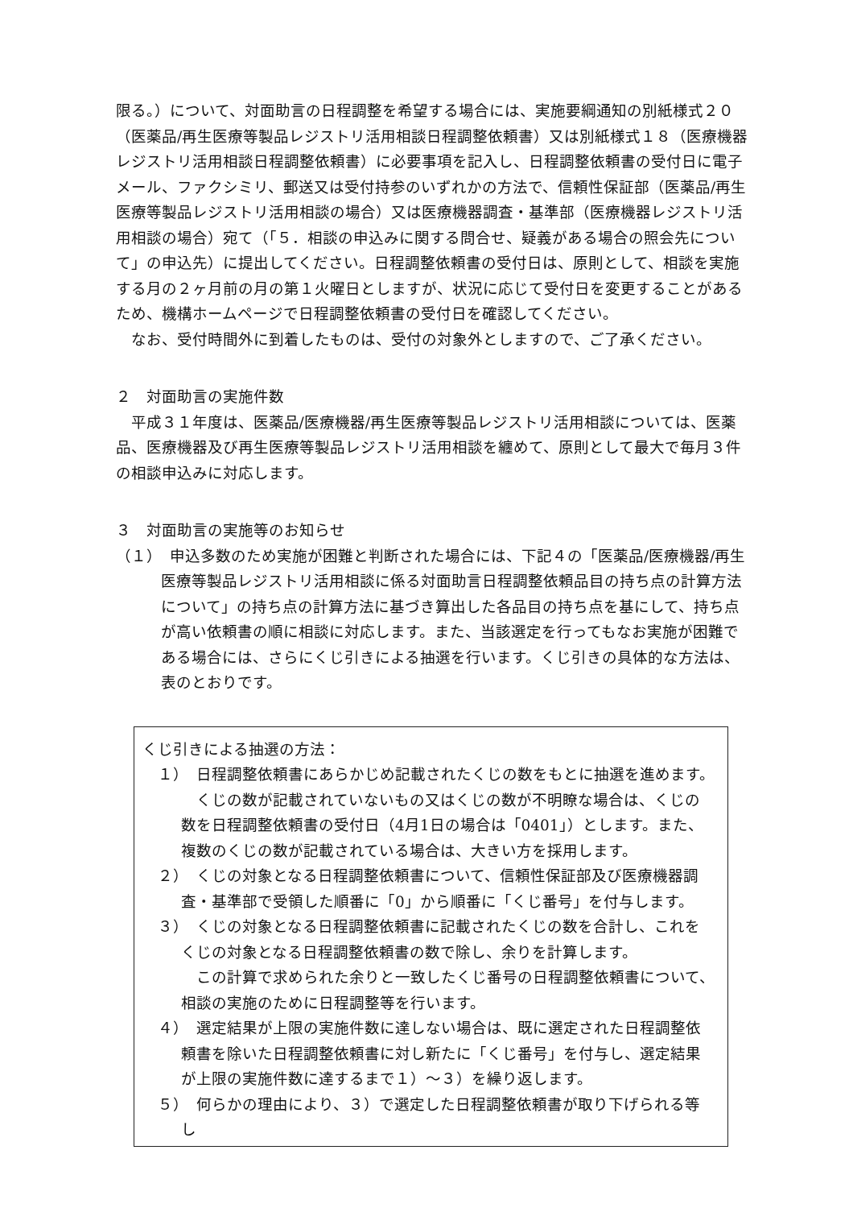限る。）について、対面助言の日程調整を希望する場合には、実施要綱通知の別紙様式２０（医薬品/再生医療等製品レジストリ活用相談日程調整依頼書）又は別紙様式１８（医療機器レジストリ活用相談日程調整依頼書）に必要事項を記入し、日程調整依頼書の受付日に電子メール、ファクシミリ、郵送又は受付持参のいずれかの方法で、信頼性保証部（医薬品/再生医療等製品レジストリ活用相談の場合）又は医療機器調査・基準部（医療機器レジストリ活用相談の場合）宛て（「５．相談の申込みに関する問合せ、疑義がある場合の照会先について」の申込先）に提出してください。日程調整依頼書の受付日は、原則として、相談を実施する月の２ヶ月前の月の第１火曜日としますが、状況に応じて受付日を変更することがあるため、機構ホームページで日程調整依頼書の受付日を確認してください。
なお、受付時間外に到着したものは、受付の対象外としますので、ご了承ください。
２　対面助言の実施件数
平成３１年度は、医薬品/医療機器/再生医療等製品レジストリ活用相談については、医薬品、医療機器及び再生医療等製品レジストリ活用相談を纏めて、原則として最大で毎月３件の相談申込みに対応します。
３　対面助言の実施等のお知らせ
（１）　申込多数のため実施が困難と判断された場合には、下記４の「医薬品/医療機器/再生医療等製品レジストリ活用相談に係る対面助言日程調整依頼品目の持ち点の計算方法について」の持ち点の計算方法に基づき算出した各品目の持ち点を基にして、持ち点が高い依頼書の順に相談に対応します。また、当該選定を行ってもなお実施が困難である場合には、さらにくじ引きによる抽選を行います。くじ引きの具体的な方法は、表のとおりです。
くじ引きによる抽選の方法：
　１）　日程調整依頼書にあらかじめ記載されたくじの数をもとに抽選を進めます。
くじの数が記載されていないもの又はくじの数が不明瞭な場合は、くじの数を日程調整依頼書の受付日（4月1日の場合は「0401」）とします。また、複数のくじの数が記載されている場合は、大きい方を採用します。
　２）　くじの対象となる日程調整依頼書について、信頼性保証部及び医療機器調査・基準部で受領した順番に「0」から順番に「くじ番号」を付与します。
　３）　くじの対象となる日程調整依頼書に記載されたくじの数を合計し、これをくじの対象となる日程調整依頼書の数で除し、余りを計算します。
この計算で求められた余りと一致したくじ番号の日程調整依頼書について、相談の実施のために日程調整等を行います。
　４）　選定結果が上限の実施件数に達しない場合は、既に選定された日程調整依頼書を除いた日程調整依頼書に対し新たに「くじ番号」を付与し、選定結果が上限の実施件数に達するまで１）～３）を繰り返します。
　５）　何らかの理由により、３）で選定した日程調整依頼書が取り下げられる等し